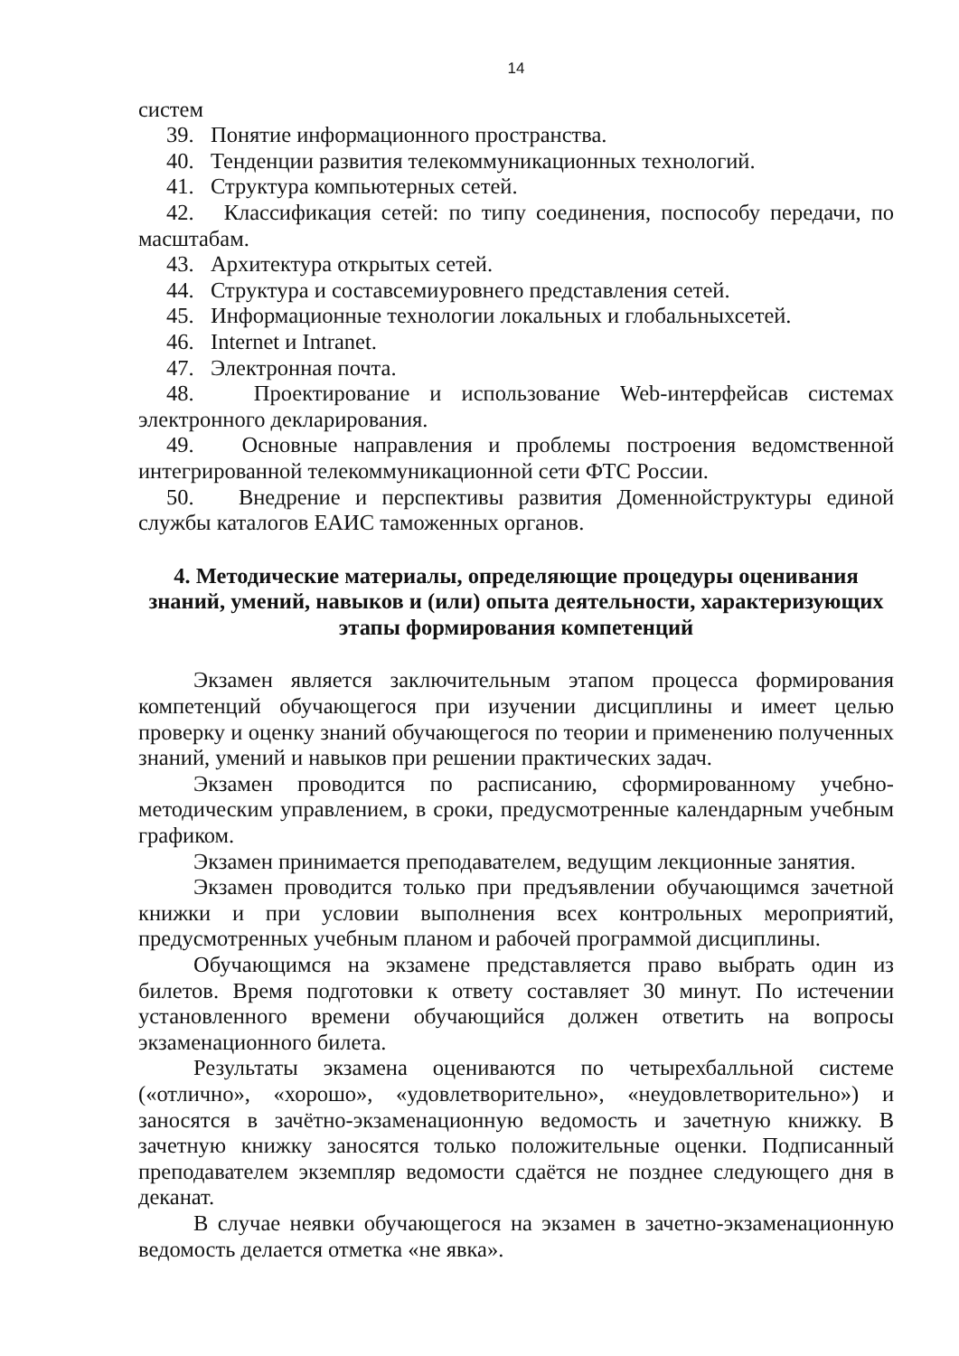14
систем
39. Понятие информационного пространства.
40. Тенденции развития телекоммуникационных технологий.
41. Структура компьютерных сетей.
42. Классификация сетей: по типу соединения, поспособу передачи, по масштабам.
43. Архитектура открытых сетей.
44. Структура и составсемиуровнего представления сетей.
45. Информационные технологии локальных и глобальныхсетей.
46. Internet и Intranet.
47. Электронная почта.
48. Проектирование и использование Web-интерфейсав системах электронного декларирования.
49. Основные направления и проблемы построения ведомственной интегрированной телекоммуникационной сети ФТС России.
50. Внедрение и перспективы развития Доменнойструктуры единой службы каталогов ЕАИС таможенных органов.
4. Методические материалы, определяющие процедуры оценивания знаний, умений, навыков и (или) опыта деятельности, характеризующих этапы формирования компетенций
Экзамен является заключительным этапом процесса формирования компетенций обучающегося при изучении дисциплины и имеет целью проверку и оценку знаний обучающегося по теории и применению полученных знаний, умений и навыков при решении практических задач.
Экзамен проводится по расписанию, сформированному учебно-методическим управлением, в сроки, предусмотренные календарным учебным графиком.
Экзамен принимается преподавателем, ведущим лекционные занятия.
Экзамен проводится только при предъявлении обучающимся зачетной книжки и при условии выполнения всех контрольных мероприятий, предусмотренных учебным планом и рабочей программой дисциплины.
Обучающимся на экзамене представляется право выбрать один из билетов. Время подготовки к ответу составляет 30 минут. По истечении установленного времени обучающийся должен ответить на вопросы экзаменационного билета.
Результаты экзамена оцениваются по четырехбалльной системе («отлично», «хорошо», «удовлетворительно», «неудовлетворительно») и заносятся в зачётно-экзаменационную ведомость и зачетную книжку. В зачетную книжку заносятся только положительные оценки. Подписанный преподавателем экземпляр ведомости сдаётся не позднее следующего дня в деканат.
В случае неявки обучающегося на экзамен в зачетно-экзаменационную ведомость делается отметка «не явка».